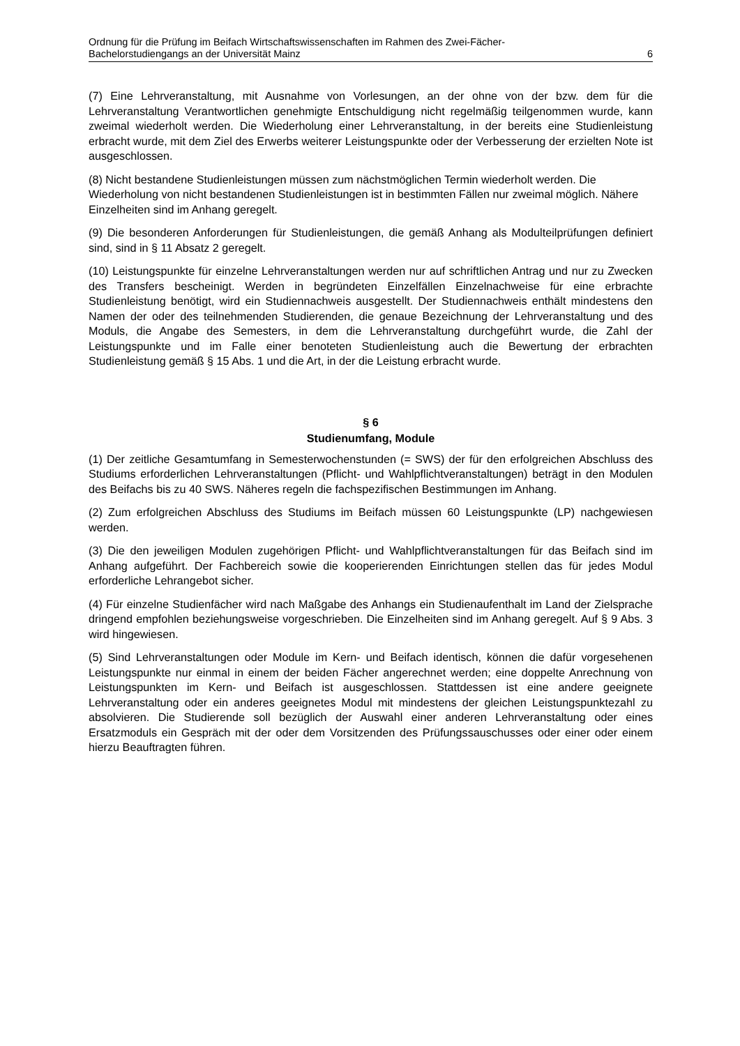Ordnung für die Prüfung im Beifach Wirtschaftswissenschaften im Rahmen des Zwei-Fächer-
Bachelorstudiengangs an der Universität Mainz 6
(7) Eine Lehrveranstaltung, mit Ausnahme von Vorlesungen, an der ohne von der bzw. dem für die Lehrveranstaltung Verantwortlichen genehmigte Entschuldigung nicht regelmäßig teilgenommen wurde, kann zweimal wiederholt werden. Die Wiederholung einer Lehrveranstaltung, in der bereits eine Studienleistung erbracht wurde, mit dem Ziel des Erwerbs weiterer Leistungspunkte oder der Verbesserung der erzielten Note ist ausgeschlossen.
(8) Nicht bestandene Studienleistungen müssen zum nächstmöglichen Termin wiederholt werden. Die Wiederholung von nicht bestandenen Studienleistungen ist in bestimmten Fällen nur zweimal möglich. Nähere Einzelheiten sind im Anhang geregelt.
(9) Die besonderen Anforderungen für Studienleistungen, die gemäß Anhang als Modulteilprüfungen definiert sind, sind in § 11 Absatz 2 geregelt.
(10) Leistungspunkte für einzelne Lehrveranstaltungen werden nur auf schriftlichen Antrag und nur zu Zwecken des Transfers bescheinigt. Werden in begründeten Einzelfällen Einzelnachweise für eine erbrachte Studienleistung benötigt, wird ein Studiennachweis ausgestellt. Der Studiennachweis enthält mindestens den Namen der oder des teilnehmenden Studierenden, die genaue Bezeichnung der Lehrveranstaltung und des Moduls, die Angabe des Semesters, in dem die Lehrveranstaltung durchgeführt wurde, die Zahl der Leistungspunkte und im Falle einer benoteten Studienleistung auch die Bewertung der erbrachten Studienleistung gemäß § 15 Abs. 1 und die Art, in der die Leistung erbracht wurde.
§ 6
Studienumfang, Module
(1) Der zeitliche Gesamtumfang in Semesterwochenstunden (= SWS) der für den erfolgreichen Abschluss des Studiums erforderlichen Lehrveranstaltungen (Pflicht- und Wahlpflichtveranstaltungen) beträgt in den Modulen des Beifachs bis zu 40 SWS. Näheres regeln die fachspezifischen Bestimmungen im Anhang.
(2) Zum erfolgreichen Abschluss des Studiums im Beifach müssen 60 Leistungspunkte (LP) nachgewiesen werden.
(3) Die den jeweiligen Modulen zugehörigen Pflicht- und Wahlpflichtveranstaltungen für das Beifach sind im Anhang aufgeführt. Der Fachbereich sowie die kooperierenden Einrichtungen stellen das für jedes Modul erforderliche Lehrangebot sicher.
(4) Für einzelne Studienfächer wird nach Maßgabe des Anhangs ein Studienaufenthalt im Land der Zielsprache dringend empfohlen beziehungsweise vorgeschrieben. Die Einzelheiten sind im Anhang geregelt. Auf § 9 Abs. 3 wird hingewiesen.
(5) Sind Lehrveranstaltungen oder Module im Kern- und Beifach identisch, können die dafür vorgesehenen Leistungspunkte nur einmal in einem der beiden Fächer angerechnet werden; eine doppelte Anrechnung von Leistungspunkten im Kern- und Beifach ist ausgeschlossen. Stattdessen ist eine andere geeignete Lehrveranstaltung oder ein anderes geeignetes Modul mit mindestens der gleichen Leistungspunktezahl zu absolvieren. Die Studierende soll bezüglich der Auswahl einer anderen Lehrveranstaltung oder eines Ersatzmoduls ein Gespräch mit der oder dem Vorsitzenden des Prüfungssauschusses oder einer oder einem hierzu Beauftragten führen.